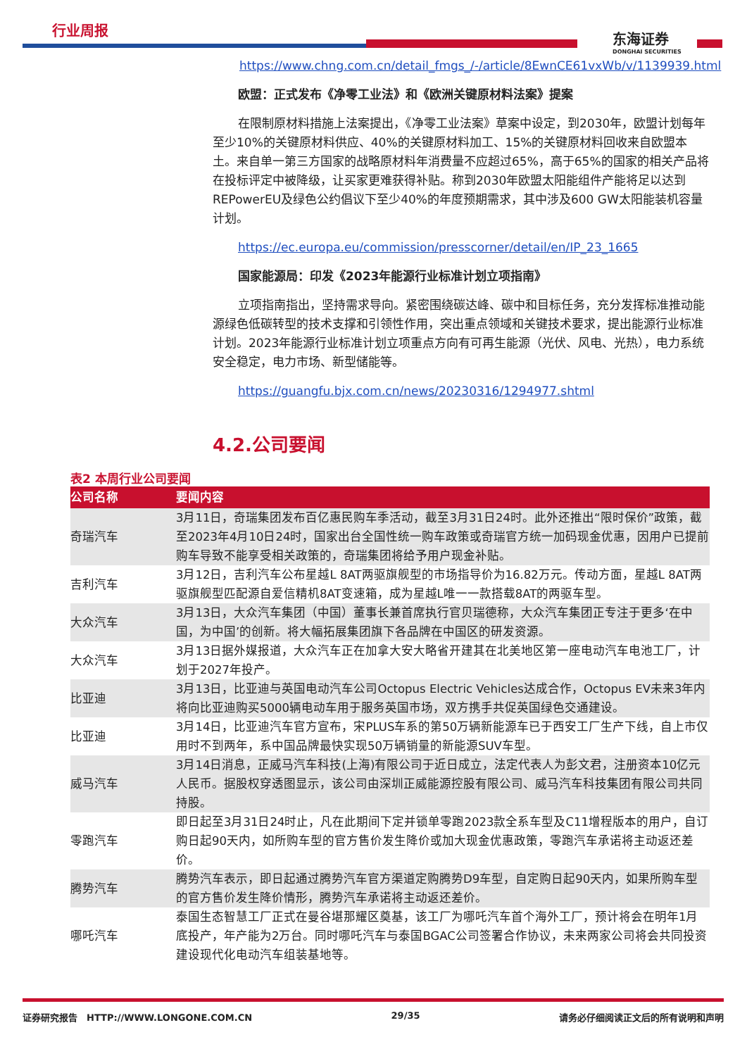行业周报
东海证券
DONGHAI SECURITIES
https://www.chng.com.cn/detail_fmgs_/-/article/8EwnCE61vxWb/v/1139939.html
欧盟：正式发布《净零工业法》和《欧洲关键原材料法案》提案
在限制原材料措施上法案提出，《净零工业法案》草案中设定，到2030年，欧盟计划每年至少10%的关键原材料供应、40%的关键原材料加工、15%的关键原材料回收来自欧盟本土。来自单一第三方国家的战略原材料年消费量不应超过65%，高于65%的国家的相关产品将在投标评定中被降级，让买家更难获得补贴。称到2030年欧盟太阳能组件产能将足以达到REPowerEU及绿色公约倡议下至少40%的年度预期需求，其中涉及600 GW太阳能装机容量计划。
https://ec.europa.eu/commission/presscorner/detail/en/IP_23_1665
国家能源局：印发《2023年能源行业标准计划立项指南》
立项指南指出，坚持需求导向。紧密围绕碳达峰、碳中和目标任务，充分发挥标准推动能源绿色低碳转型的技术支撑和引领性作用，突出重点领域和关键技术要求，提出能源行业标准计划。2023年能源行业标准计划立项重点方向有可再生能源（光伏、风电、光热），电力系统安全稳定，电力市场、新型储能等。
https://guangfu.bjx.com.cn/news/20230316/1294977.shtml
4.2.公司要闻
表2 本周行业公司要闻
| 公司名称 | 要闻内容 |
| --- | --- |
| 奇瑞汽车 | 3月11日，奇瑞集团发布百亿惠民购车季活动，截至3月31日24时。此外还推出“限时保价”政策，截至2023年4月10日24时，国家出台全国性统一购车政策或奇瑞官方统一加码现金优惠，因用户已提前购车导致不能享受相关政策的，奇瑞集团将给予用户现金补贴。 |
| 吉利汽车 | 3月12日，吉利汽车公布星越L 8AT两驱旗舰型的市场指导价为16.82万元。传动方面，星越L 8AT两驱旗舰型匹配源自爱信精机8AT变速箱，成为星越L唯一一款搭载8AT的两驱车型。 |
| 大众汽车 | 3月13日，大众汽车集团（中国）董事长兼首席执行官贝瑞德称，大众汽车集团正专注于更多‘在中国，为中国’的创新。将大幅拓展集团旗下各品牌在中国区的研发资源。 |
| 大众汽车 | 3月13日据外媒报道，大众汽车正在加拿大安大略省开建其在北美地区第一座电动汽车电池工厂，计划于2027年投产。 |
| 比亚迪 | 3月13日，比亚迪与英国电动汽车公司Octopus Electric Vehicles达成合作，Octopus EV未来3年内将向比亚迪购买5000辆电动车用于服务英国市场，双方携手共促英国绿色交通建设。 |
| 比亚迪 | 3月14日，比亚迪汽车官方宣布，宋PLUS车系的第50万辆新能源车已于西安工厂生产下线，自上市仅用时不到两年，系中国品牌最快实现50万辆销量的新能源SUV车型。 |
| 威马汽车 | 3月14日消息，正威马汽车科技(上海)有限公司于近日成立，法定代表人为彭文君，注册资本10亿元人民币。据股权穿透图显示，该公司由深圳正威能源控股有限公司、威马汽车科技集团有限公司共同持股。 |
| 零跑汽车 | 即日起至3月31日24时止，凡在此期间下定并锁单零跑2023款全系车型及C11增程版本的用户，自订购日起90天内，如所购车型的官方售价发生降价或加大现金优惠政策，零跑汽车承诺将主动返还差价。 |
| 腾势汽车 | 腾势汽车表示，即日起通过腾势汽车官方渠道定购腾势D9车型，自定购日起90天内，如果所购车型的官方售价发生降价情形，腾势汽车承诺将主动返还差价。 |
| 哪吒汽车 | 泰国生态智慧工厂正式在曼谷堪那耀区奠基，该工厂为哪吒汽车首个海外工厂，预计将会在明年1月底投产，年产能为2万台。同时哪吒汽车与泰国BGAC公司签署合作协议，未来两家公司将会共同投资建设现代化电动汽车组装基地等。 |
证券研究报告　HTTP://WWW.LONGONE.COM.CN 29/35 请务必仔细阅读正文后的所有说明和声明